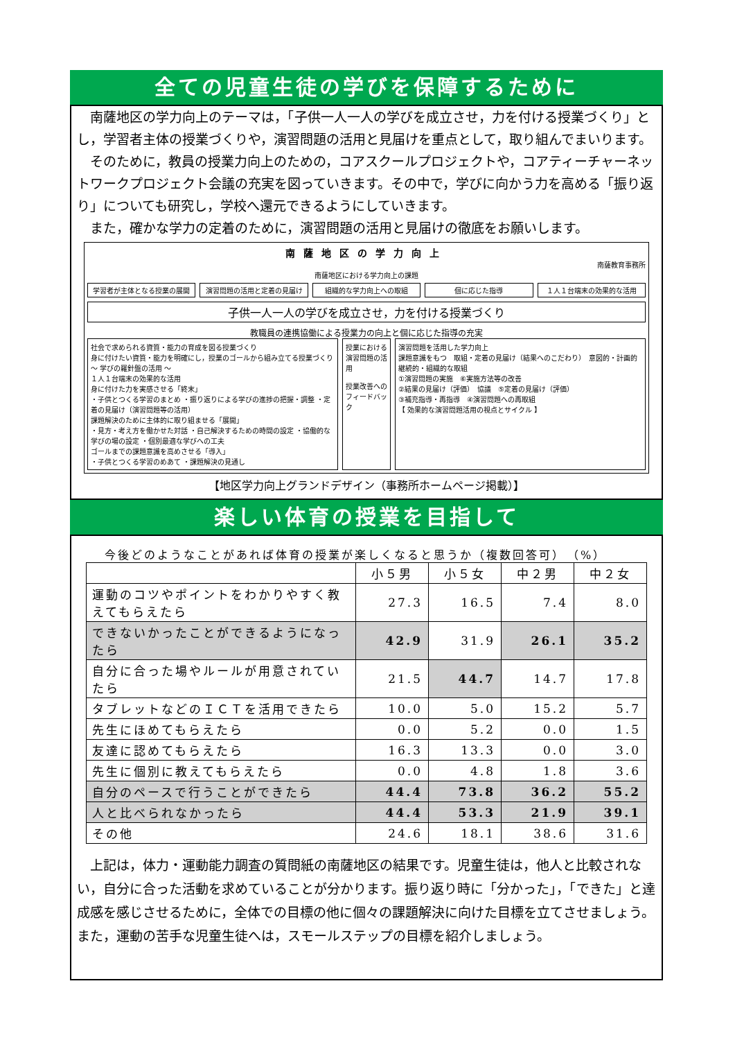全ての児童生徒の学びを保障するために
南薩地区の学力向上のテーマは，「子供一人一人の学びを成立させ，力を付ける授業づくり」とし，学習者主体の授業づくりや，演習問題の活用と見届けを重点として，取り組んでまいります。
そのために，教員の授業力向上のための，コアスクールプロジェクトや，コアティーチャーネットワークプロジェクト会議の充実を図っていきます。その中で，学びに向かう力を高める「振り返り」についても研究し，学校へ還元できるようにしていきます。
また，確かな学力の定着のために，演習問題の活用と見届けの徹底をお願いします。
南薩地区の学力向上
南薩教育事務所
南薩地区における学力向上の課題
学習者が主体となる授業の展開 演習問題の活用と定着の見届け 組織的な学力向上への取組 個に応じた指導 １人１台端末の効果的な活用
子供一人一人の学びを成立させ，力を付ける授業づくり
教職員の連携協働による授業力の向上と個に応じた指導の充実
社会で求められる資質・能力の育成を図る授業づくり
身に付けたい資質・能力を明確にし，授業のゴールから組み立てる授業づくり ～ 学びの羅針盤の活用 ～
１人１台端末の効果的な活用
身に付けた力を実感させる「終末」
・子供とつくる学習のまとめ ・振り返りによる学びの進捗の把握・調整 ・定着の見届け（演習問題等の活用）
課題解決のために主体的に取り組ませる「展開」
・見方・考え方を働かせた対話 ・自己解決するための時間の設定 ・協働的な学びの場の設定 ・個別最適な学びへの工夫
ゴールまでの課題意識を高めさせる「導入」
・子供とつくる学習のめあて ・課題解決の見通し
授業における演習問題の活用
授業改善へのフィードバック
演習問題を活用した学力向上
課題意識をもつ　取組・定着の見届け（結果へのこだわり）　意図的・計画的 継続的・組織的な取組
①演習問題の実施　⑥実施方法等の改善
②結果の見届け（評価）　協議　⑤定着の見届け（評価）
③補充指導・再指導　④演習問題への再取組
【 効果的な演習問題活用の視点とサイクル 】
【地区学力向上グランドデザイン（事務所ホームページ掲載）】
楽しい体育の授業を目指して
今後どのようなことがあれば体育の授業が楽しくなると思うか（複数回答可）　（%）
| | 小５男 | 小５女 | 中２男 | 中２女 |
| --- | --- | --- | --- | --- |
| 運動のコツやポイントをわかりやすく教えてもらえたら | 27.3 | 16.5 | 7.4 | 8.0 |
| できないかったことができるようになったら | 42.9 | 31.9 | 26.1 | 35.2 |
| 自分に合った場やルールが用意されていたら | 21.5 | 44.7 | 14.7 | 17.8 |
| タブレットなどのＩＣＴを活用できたら | 10.0 | 5.0 | 15.2 | 5.7 |
| 先生にほめてもらえたら | 0.0 | 5.2 | 0.0 | 1.5 |
| 友達に認めてもらえたら | 16.3 | 13.3 | 0.0 | 3.0 |
| 先生に個別に教えてもらえたら | 0.0 | 4.8 | 1.8 | 3.6 |
| 自分のペースで行うことができたら | 44.4 | 73.8 | 36.2 | 55.2 |
| 人と比べられなかったら | 44.4 | 53.3 | 21.9 | 39.1 |
| その他 | 24.6 | 18.1 | 38.6 | 31.6 |
上記は，体力・運動能力調査の質問紙の南薩地区の結果です。児童生徒は，他人と比較されない，自分に合った活動を求めていることが分かります。振り返り時に「分かった」，「できた」と達成感を感じさせるために，全体での目標の他に個々の課題解決に向けた目標を立てさせましょう。また，運動の苦手な児童生徒へは，スモールステップの目標を紹介しましょう。